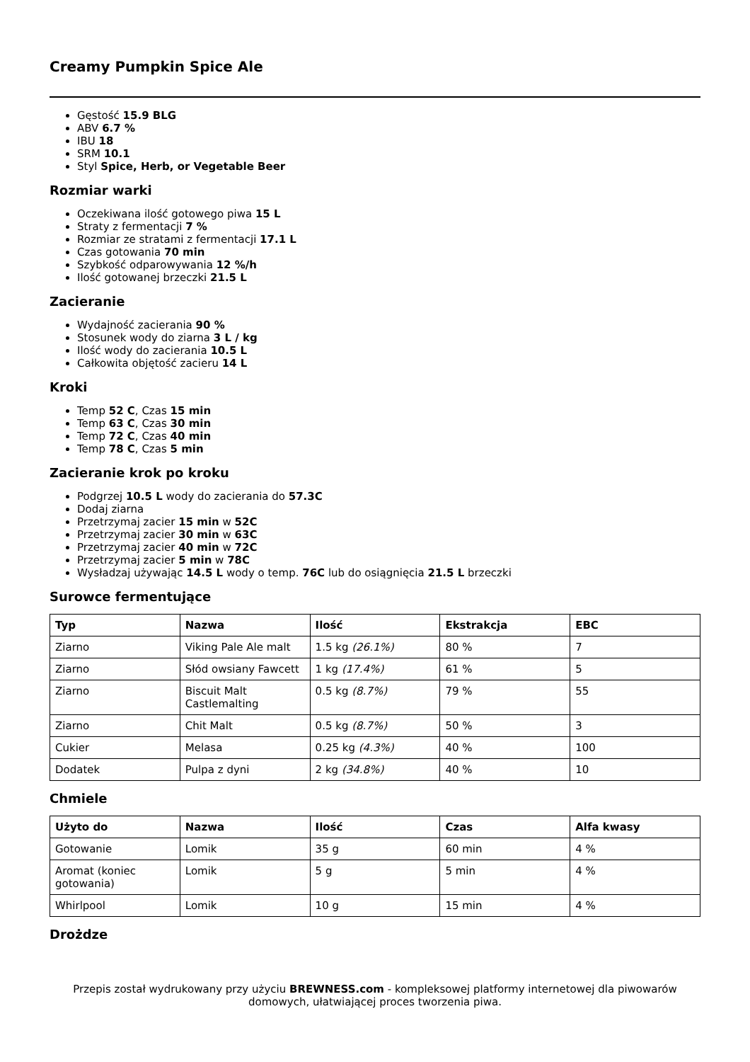Creamy Pumpkin Spice Ale
Gęstość 15.9 BLG
ABV 6.7 %
IBU 18
SRM 10.1
Styl Spice, Herb, or Vegetable Beer
Rozmiar warki
Oczekiwana ilość gotowego piwa 15 L
Straty z fermentacji 7 %
Rozmiar ze stratami z fermentacji 17.1 L
Czas gotowania 70 min
Szybkość odparowywania 12 %/h
Ilość gotowanej brzeczki 21.5 L
Zacieranie
Wydajność zacierania 90 %
Stosunek wody do ziarna 3 L / kg
Ilość wody do zacierania 10.5 L
Całkowita objętość zacieru 14 L
Kroki
Temp 52 C, Czas 15 min
Temp 63 C, Czas 30 min
Temp 72 C, Czas 40 min
Temp 78 C, Czas 5 min
Zacieranie krok po kroku
Podgrzej 10.5 L wody do zacierania do 57.3C
Dodaj ziarna
Przetrzymaj zacier 15 min w 52C
Przetrzymaj zacier 30 min w 63C
Przetrzymaj zacier 40 min w 72C
Przetrzymaj zacier 5 min w 78C
Wysładzaj używając 14.5 L wody o temp. 76C lub do osiągnięcia 21.5 L brzeczki
Surowce fermentujące
| Typ | Nazwa | Ilość | Ekstrakcja | EBC |
| --- | --- | --- | --- | --- |
| Ziarno | Viking Pale Ale malt | 1.5 kg (26.1%) | 80 % | 7 |
| Ziarno | Słód owsiany Fawcett | 1 kg (17.4%) | 61 % | 5 |
| Ziarno | Biscuit Malt Castlemalting | 0.5 kg (8.7%) | 79 % | 55 |
| Ziarno | Chit Malt | 0.5 kg (8.7%) | 50 % | 3 |
| Cukier | Melasa | 0.25 kg (4.3%) | 40 % | 100 |
| Dodatek | Pulpa z dyni | 2 kg (34.8%) | 40 % | 10 |
Chmiele
| Użyto do | Nazwa | Ilość | Czas | Alfa kwasy |
| --- | --- | --- | --- | --- |
| Gotowanie | Lomik | 35 g | 60 min | 4 % |
| Aromat (koniec gotowania) | Lomik | 5 g | 5 min | 4 % |
| Whirlpool | Lomik | 10 g | 15 min | 4 % |
Drożdze
Przepis został wydrukowany przy użyciu BREWNESS.com - kompleksowej platformy internetowej dla piwowarów domowych, ułatwiającej proces tworzenia piwa.